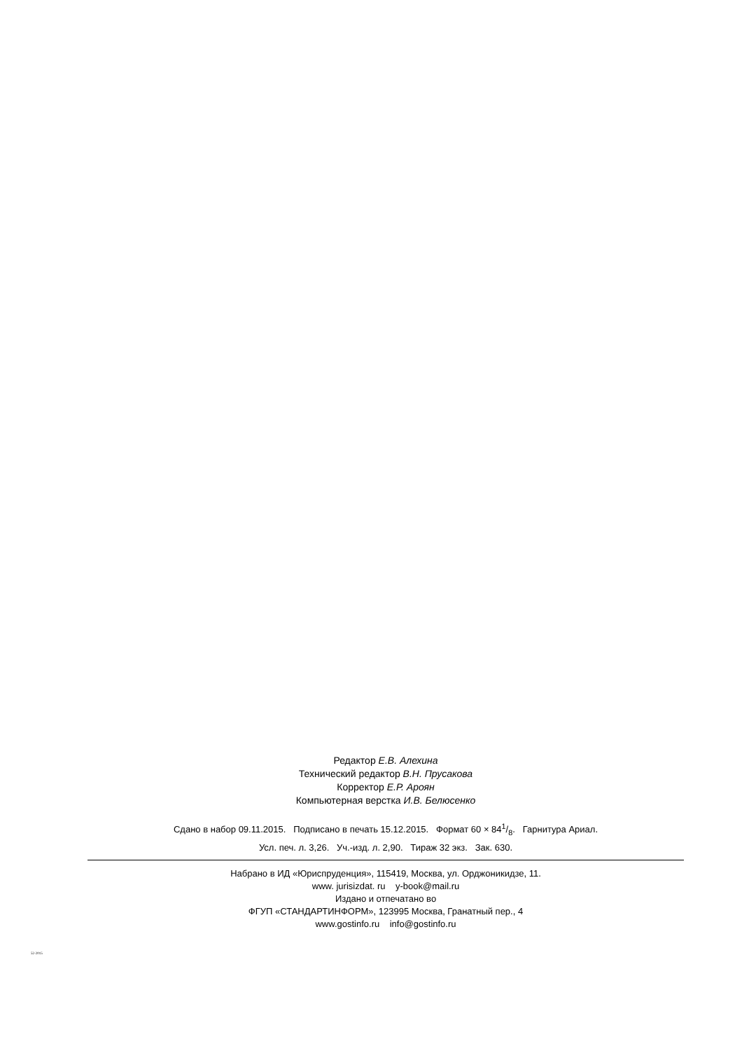Редактор Е.В. Алехина
Технический редактор В.Н. Прусакова
Корректор Е.Р. Ароян
Компьютерная верстка И.В. Белюсенко
Сдано в набор 09.11.2015. Подписано в печать 15.12.2015. Формат 60 × 841/8. Гарнитура Ариал.
Усл. печ. л. 3,26. Уч.-изд. л. 2,90. Тираж 32 экз. Зак. 630.
Набрано в ИД «Юриспруденция», 115419, Москва, ул. Орджоникидзе, 11.
www. jurisizdat. ru y-book@mail.ru
Издано и отпечатано во
ФГУП «СТАНДАРТИНФОРМ», 123995 Москва, Гранатный пер., 4
www.gostinfo.ru info@gostinfo.ru
52-2015